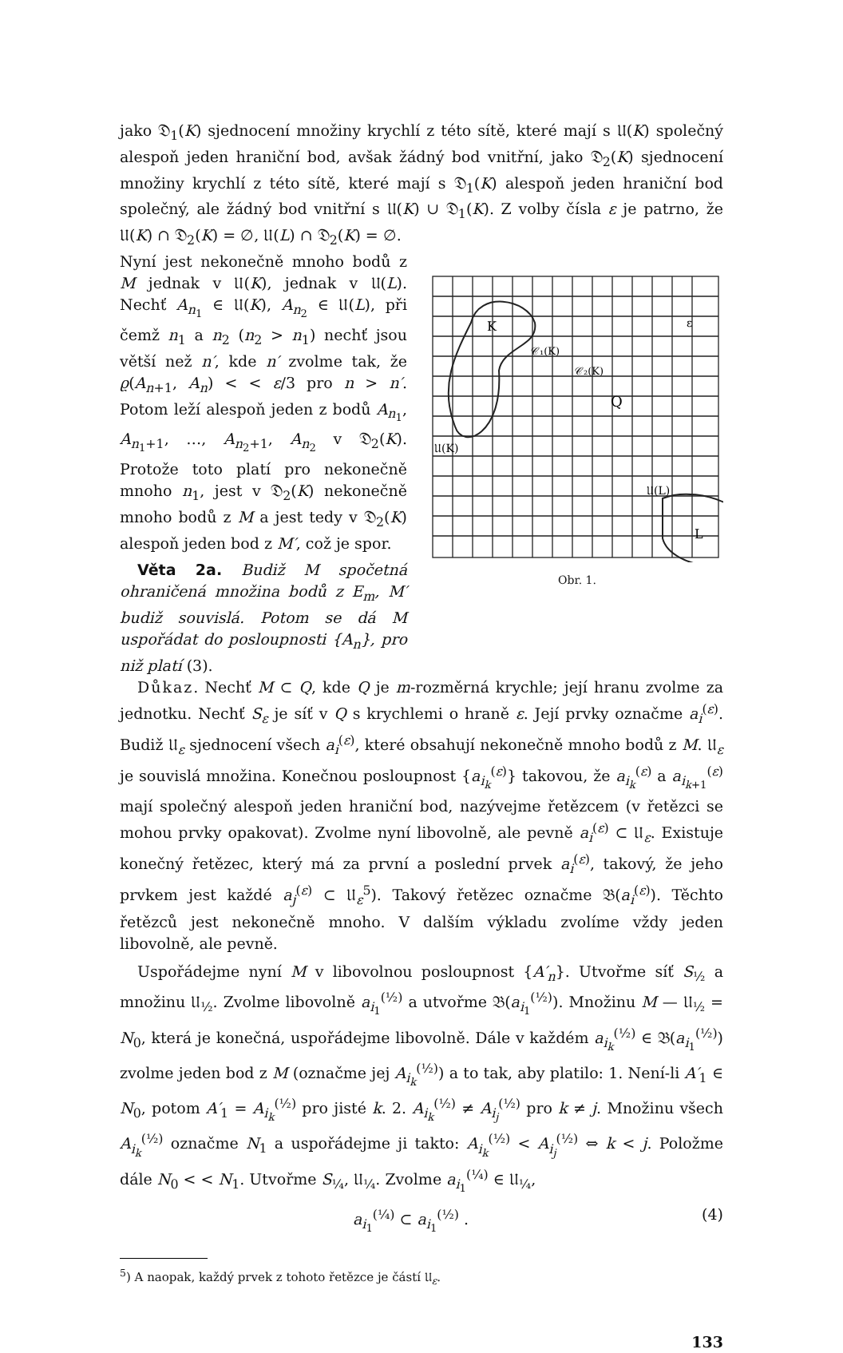jako 𝔇<sub>1</sub>(K) sjednocení množiny krychlí z této sítě, které mají s 𝔘(K) společný alespoň jeden hraniční bod, avšak žádný bod vnitřní, jako 𝔇<sub>2</sub>(K) sjednocení množiny krychlí z této sítě, které mají s 𝔇<sub>1</sub>(K) alespoň jeden hraniční bod společný, ale žádný bod vnitřní s 𝔘(K) ∪ 𝔇<sub>1</sub>(K). Z volby čísla ε je patrno, že 𝔘(K) ∩ 𝔇<sub>2</sub>(K) = ∅, 𝔘(L) ∩ 𝔇<sub>2</sub>(K) = ∅.
Nyní jest nekonečně mnoho bodů z M jednak v 𝔘(K), jednak v 𝔘(L). Nechť A<sub>n<sub>1</sub></sub> ∈ 𝔘(K), A<sub>n<sub>2</sub></sub> ∈ 𝔘(L), při čemž n<sub>1</sub> a n<sub>2</sub> (n<sub>2</sub> > n<sub>1</sub>) nechť jsou větší než n′, kde n′ zvolme tak, že ϱ(A<sub>n+1</sub>, A<sub>n</sub>) < < ε/3 pro n > n′. Potom leží alespoň jeden z bodů A<sub>n<sub>1</sub></sub>, A<sub>n<sub>1</sub>+1</sub>, …, A<sub>n<sub>2</sub>+1</sub>, A<sub>n<sub>2</sub></sub> v 𝔇<sub>2</sub>(K). Protože toto platí pro nekonečně mnoho n<sub>1</sub>, jest v 𝔇<sub>2</sub>(K) nekonečně mnoho bodů z M a jest tedy v 𝔇<sub>2</sub>(K) alespoň jeden bod z M′, což je spor.
Věta 2a. Budiž M spočetná ohraničená množina bodů z E<sub>m</sub>, M′ budiž souvislá. Potom se dá M uspořádat do posloupnosti {A<sub>n</sub>}, pro niž platí (3).
K
L
Q
𝔘(K)
𝔘(L)
𝒞₁(K)
𝒞₂(K)
ε
Obr. 1.
Důkaz. Nechť M ⊂ Q, kde Q je m-rozměrná krychle; její hranu zvolme za jednotku. Nechť S<sub>ε</sub> je síť v Q s krychlemi o hraně ε. Její prvky označme a<sub>i</sub><sup>(ε)</sup>. Budiž 𝔘<sub>ε</sub> sjednocení všech a<sub>i</sub><sup>(ε)</sup>, které obsahují nekonečně mnoho bodů z M. 𝔘<sub>ε</sub> je souvislá množina. Konečnou posloupnost {a<sub>i<sub>k</sub></sub><sup>(ε)</sup>} takovou, že a<sub>i<sub>k</sub></sub><sup>(ε)</sup> a a<sub>i<sub>k+1</sub></sub><sup>(ε)</sup> mají společný alespoň jeden hraniční bod, nazývejme řetězcem (v řetězci se mohou prvky opakovat). Zvolme nyní libovolně, ale pevně a<sub>i</sub><sup>(ε)</sup> ⊂ 𝔘<sub>ε</sub>. Existuje konečný řetězec, který má za první a poslední prvek a<sub>i</sub><sup>(ε)</sup>, takový, že jeho prvkem jest každé a<sub>j</sub><sup>(ε)</sup> ⊂ 𝔘<sub>ε</sub><sup>5</sup>). Takový řetězec označme 𝔅(a<sub>i</sub><sup>(ε)</sup>). Těchto řetězců jest nekonečně mnoho. V dalším výkladu zvolíme vždy jeden libovolně, ale pevně.
Uspořádejme nyní M v libovolnou posloupnost {A′<sub>n</sub>}. Utvořme síť S<sub>½</sub> a množinu 𝔘<sub>½</sub>. Zvolme libovolně a<sub>i<sub>1</sub></sub><sup>(½)</sup> a utvořme 𝔅(a<sub>i<sub>1</sub></sub><sup>(½)</sup>). Množinu M — 𝔘<sub>½</sub> = N<sub>0</sub>, která je konečná, uspořádejme libovolně. Dále v každém a<sub>i<sub>k</sub></sub><sup>(½)</sup> ∈ 𝔅(a<sub>i<sub>1</sub></sub><sup>(½)</sup>) zvolme jeden bod z M (označme jej A<sub>i<sub>k</sub></sub><sup>(½)</sup>) a to tak, aby platilo: 1. Není-li A′<sub>1</sub> ∈ N<sub>0</sub>, potom A′<sub>1</sub> = A<sub>i<sub>k</sub></sub><sup>(½)</sup> pro jisté k. 2. A<sub>i<sub>k</sub></sub><sup>(½)</sup> ≠ A<sub>i<sub>j</sub></sub><sup>(½)</sup> pro k ≠ j. Množinu všech A<sub>i<sub>k</sub></sub><sup>(½)</sup> označme N<sub>1</sub> a uspořádejme ji takto: A<sub>i<sub>k</sub></sub><sup>(½)</sup> < A<sub>i<sub>j</sub></sub><sup>(½)</sup> ⇔ k < j. Položme dále N<sub>0</sub> < < N<sub>1</sub>. Utvořme S<sub>¼</sub>, 𝔘<sub>¼</sub>. Zvolme a<sub>i<sub>1</sub></sub><sup>(¼)</sup> ∈ 𝔘<sub>¼</sub>,
a<sub>i<sub>1</sub></sub><sup>(¼)</sup> ⊂ a<sub>i<sub>1</sub></sub><sup>(½)</sup> . (4)
<sup>5</sup>) A naopak, každý prvek z tohoto řetězce je částí 𝔘<sub>ε</sub>.
133